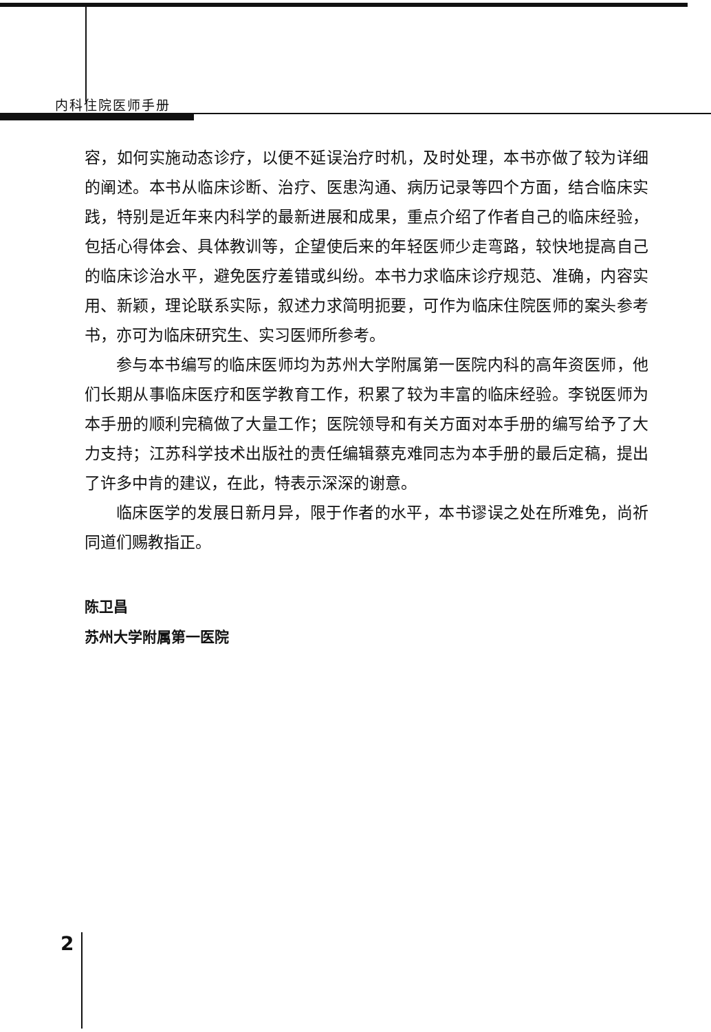内科住院医师手册
容，如何实施动态诊疗，以便不延误治疗时机，及时处理，本书亦做了较为详细的阐述。本书从临床诊断、治疗、医患沟通、病历记录等四个方面，结合临床实践，特别是近年来内科学的最新进展和成果，重点介绍了作者自己的临床经验，包括心得体会、具体教训等，企望使后来的年轻医师少走弯路，较快地提高自己的临床诊治水平，避免医疗差错或纠纷。本书力求临床诊疗规范、准确，内容实用、新颖，理论联系实际，叙述力求简明扼要，可作为临床住院医师的案头参考书，亦可为临床研究生、实习医师所参考。
参与本书编写的临床医师均为苏州大学附属第一医院内科的高年资医师，他们长期从事临床医疗和医学教育工作，积累了较为丰富的临床经验。李锐医师为本手册的顺利完稿做了大量工作；医院领导和有关方面对本手册的编写给予了大力支持；江苏科学技术出版社的责任编辑蔡克难同志为本手册的最后定稿，提出了许多中肯的建议，在此，特表示深深的谢意。
临床医学的发展日新月异，限于作者的水平，本书谬误之处在所难免，尚祈同道们赐教指正。
陈卫昌
苏州大学附属第一医院
2